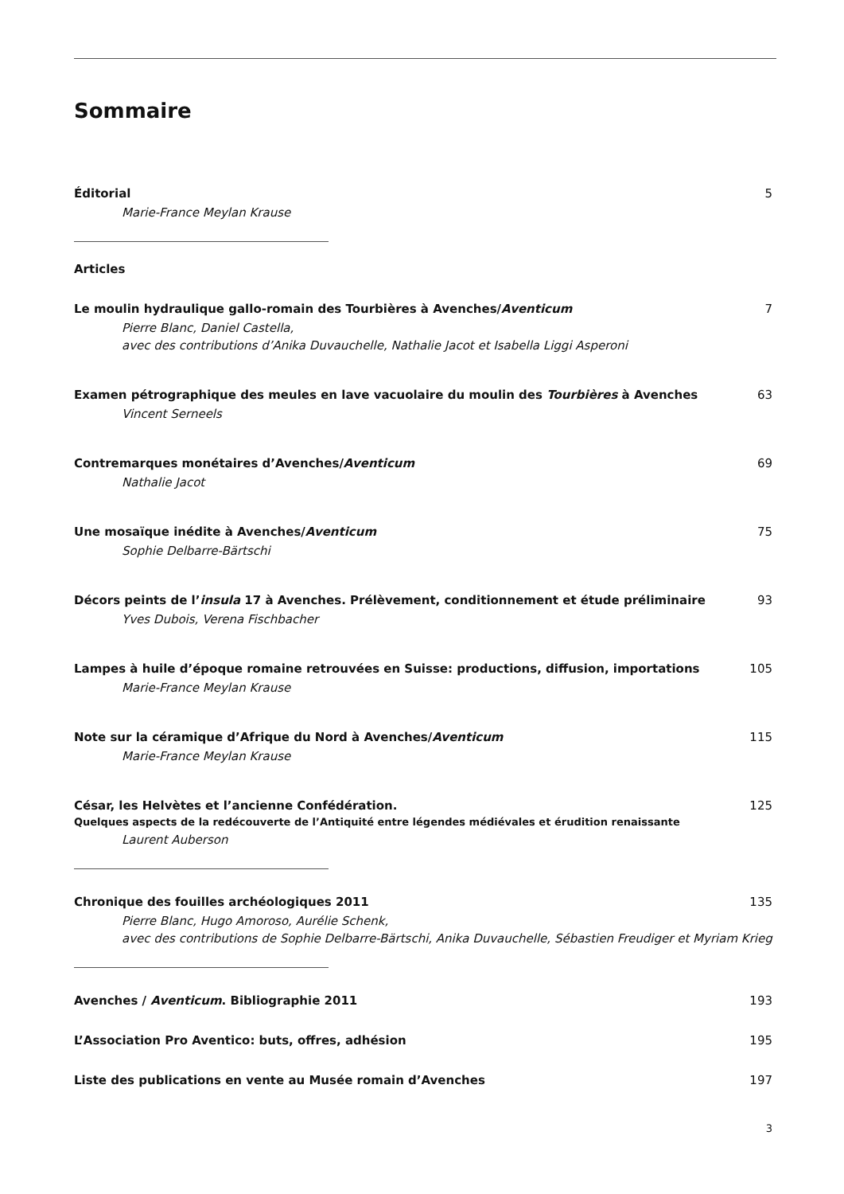Sommaire
Éditorial 5
Marie-France Meylan Krause
Articles
Le moulin hydraulique gallo-romain des Tourbières à Avenches/Aventicum 7
Pierre Blanc, Daniel Castella,
avec des contributions d’Anika Duvauchelle, Nathalie Jacot et Isabella Liggi Asperoni
Examen pétrographique des meules en lave vacuolaire du moulin des Tourbières à Avenches 63
Vincent Serneels
Contremarques monétaires d’Avenches/Aventicum 69
Nathalie Jacot
Une mosaïque inédite à Avenches/Aventicum 75
Sophie Delbarre-Bärtschi
Décors peints de l’insula 17 à Avenches. Prélèvement, conditionnement et étude préliminaire 93
Yves Dubois, Verena Fischbacher
Lampes à huile d’époque romaine retrouvées en Suisse: productions, diffusion, importations 105
Marie-France Meylan Krause
Note sur la céramique d’Afrique du Nord à Avenches/Aventicum 115
Marie-France Meylan Krause
César, les Helvètes et l’ancienne Confédération. 125
Quelques aspects de la redécouverte de l’Antiquité entre légendes médiévales et érudition renaissante
Laurent Auberson
Chronique des fouilles archéologiques 2011 135
Pierre Blanc, Hugo Amoroso, Aurélie Schenk,
avec des contributions de Sophie Delbarre-Bärtschi, Anika Duvauchelle, Sébastien Freudiger et Myriam Krieg
Avenches / Aventicum. Bibliographie 2011 193
L’Association Pro Aventico: buts, offres, adhésion 195
Liste des publications en vente au Musée romain d’Avenches 197
3